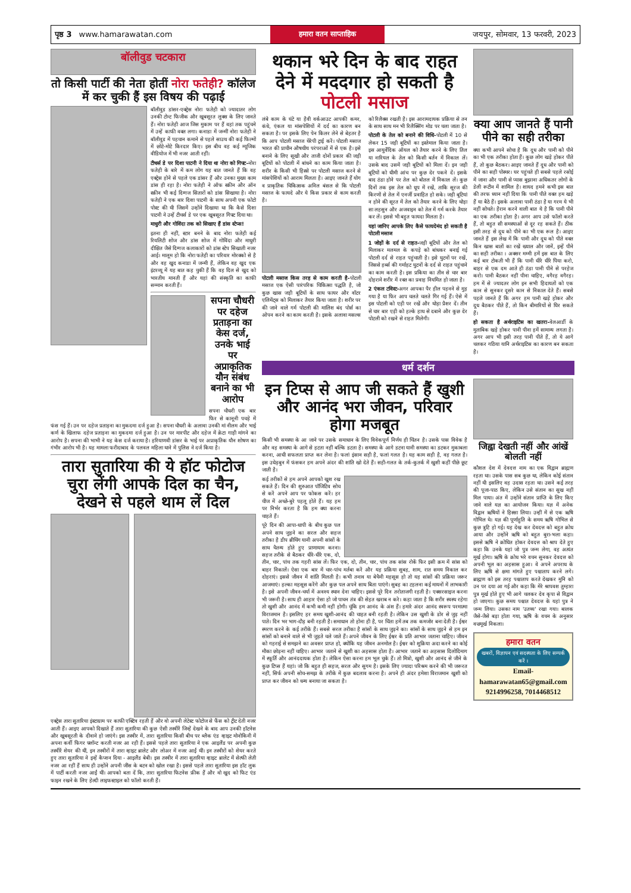पृष्ठ 3 www.hamarawatan.com
हमारा वतन साप्ताहिक
जयपुर, सोमवार, 13 फरवरी, 2023
बॉलीवुड चटकारा
तो किसी पार्टी की नेता होतीं नोरा फतेही? कॉलेज में कर चुकी हैं इस विषय की पढ़ाई
बॉलीवुड डांसर-एक्ट्रेस नोरा फतेही को ज्यादातर लोग उनकी टोन्ट फिजीक और खूबसूरत लुक्स के लिए जानते हैं। नोरा फतेही आज जिस मुकाम पर हैं वहां तक पहुंचने में उन्हें काफी वक्त लगा। कनाडा में जन्मीं नोरा फतेही ने बॉलीवुड में पहचान कमाने से पहले साउथ की कई फिल्मों में छोटे-मोटे किरदार किए। इस बीच वह कई म्यूजिक वीडियोज में भी नजर आती रहीं।
टीचर्स डे पर दिशा पाटनी ने दिया था नोरा को गिफ्ट-नोरा फतेही के बारे में कम लोग यह बात जानते हैं कि वह एक्ट्रेस होने से पहले एक डांसर हैं और उनका मुख्य काम डांस ही रहा है। नोरा फतेही ने ऑफ स्क्रीन और ऑन स्क्रीन भी कई दिग्गज सितारों को डांस सिखाया है। नोरा फतेही ने एक बार दिशा पाटनी के साथ अपनी एक फोटो पोस्ट की थी जिसमें उन्होंने दिखाया था कि कैसे दिशा पाटनी ने उन्हें टीचर्स डे पर एक खूबसूरत गिफ्ट दिया था।
माधुरी और गोविंदा तक को सिखाए हैं डांस स्टेप्स!
इतना ही नहीं, स्टार बनने के बाद नोरा फतेही कई रियलिटी शोज और डांस शोज में गोविंदा और माधुरी दीक्षित जैसे दिग्गज कलाकारों को डांस स्टेप सिखाती नजर आई। मालूम हो कि नोरा फतेही का परिवार मोरक्को से है और वह खुद कनाडा में जन्मी हैं, लेकिन वह खुद एक इंटरव्यू में यह बात कह चुकी हैं कि वह दिल से खुद को भारतीय मानती हैं और यहां की संस्कृति का काफी सम्मान करती हैं।
सपना चौधरी पर दहेज प्रताड़ना का केस दर्ज, उनके भाई पर अप्राकृतिक यौन संबंध बनाने का भी आरोप
सपना चौधरी एक बार फिर से कानूनी पचड़े में फंस गई हैं। उन पर दहेज प्रताड़ना का मुकदमा दर्ज हुआ है। सपना चौधरी के अलावा उनकी मां नीलम और भाई कर्ण के खिलाफ दहेज प्रताड़ना का मुकदमा दर्ज हुआ है। उन पर मारपीट और दहेज में क्रेटा गाड़ी मांगने का आरोप है। सपना की भाभी ने यह केस दर्ज कराया है। हरियाणवी डांसर के भाई पर अप्राकृतिक यौन शोषण का गंभीर आरोप भी है। यह मामला फरीदाबाद के पलवल महिला थाने में पुलिस ने दर्ज किया है।
तारा सुतारिया की ये हॉट फोटोज चुरा लेंगी आपके दिल का चैन, देखने से पहले थाम लें दिल
एक्ट्रेस तारा सुतारिया इंस्टाग्राम पर काफी एक्टिव रहती हैं और वो अपनी लेटेस्ट फोटोज से फैंस को ट्रीट देती नजर आती हैं। आइए आपको दिखाते हैं तारा सुतारिया की कुछ ऐसी तस्वीरें जिन्हें देखने के बाद आप उनकी हॉटनेस और खूबसूरती के दीवाने हो जाएंगे। इस तस्वीर में, तारा सुतारिया किसी बीच पर ब्लैक एंड व्हाइट मोनोकिनी में अपना कर्वी फिगर फ्लॉन्ट करती नजर आ रही हैं। इससे पहले तारा सुतारिया ने एक आइलैंड पर अपनी कुछ तस्वीरें शेयर की थीं, इन तस्वीरों में तारा व्हाइट ब्रालेट और लोअर में नजर आईं थीं। इन तस्वीरों को शेयर करते हुए तारा सुतारिया ने इन्हें कैप्शन दिया - आइलैंड बेबी। इस तस्वीर में तारा सुतारिया व्हाइट ब्रालेट में सेल्फी लेती नजर आ रहीं हैं साथ ही उन्होंने अपनी जींस के बटन को खोल रखा है। इससे पहले तारा सुतारिया इस हॉट लुक में पार्टी करती नजर आईं थीं। आपको बता दें कि, तारा सुतारिया फिटनेस फ्रीक हैं और वो खुद को फिट एंड फाइन रखने के लिए हेल्दी लाइफस्टाइल को फॉलो करती हैं।
थकान भरे दिन के बाद राहत देने में मददगार हो सकती है पोटली मसाज
लंबे काम के घंटे या हैवी वर्कआउट आपकी कमर, कंधे, एंकल या मांसपेशियों में दर्द का कारण बन सकता है। पर इसके लिए पेन किलर लेने से बेहतर है कि आप पोटली मसाज थेरेपी ट्राई करें। पोटली मसाज भारत की प्राचीन औषधीय परंपराओं में से एक है। इसे बनाने के लिए सूखी और ताजी दोनों प्रकार की जड़ी बूटियों को पोटली में बांधने का काम किया जाता है। शरीर के किसी भी हिस्से पर पोटली मसाज करने से मांसपेशियों को आराम मिलता है। आइए जानते हैं योग व प्राकृतिक चिकित्सक अनिल बंसल से कि पोटली मसाज के फायदे और ये किस प्रकार से काम करती है।
पोटली मसाज किस तरह से काम करती है-पोटली मसाज एक ऐसी पारंपरिक चिकित्सा पद्धति है, जो कुछ खास जड़ी बूटियों के साथ फायर और वॉटर एलिमेंट्स को मिलाकर तैयार किया जाता है। शरीर पर की जाने वाले गर्म पोटली की मालिश बंद पोर्स का ओपन करने का काम करती है। इसके अलावा मसल्स को रिलैक्स रखती है। इस आरामदायक प्रक्रिया से तन के साथ साथ मन भी रिलैक्सिंग मोड पर चला जाता है।
पोटली के तेल को बनाने की विधि-पोटली में 10 से लेकर 15 जड़ी बूटियों का इस्तेमाल किया जाता है। इस आयुर्वेदिक ऑयल को तैयार करने के लिए तिल या नारियल के तेल को किसी बर्तन में निकाल लें। उसके बाद उसमें जड़ी बूटियों को मिला दें। इन जड़ी बूटियों को धीमी आंच पर कुछ देर पकने दें। इसके बाद ठंडा होने पर तेल को बोतल में निकाल लें। कुछ दिनों तक इस तेल को धूप में रखें, ताकि सूरज की किरणों से तेल में एनर्जी प्रवाहित हो सके। जड़ी बूटियां न होने की सूरत में तेल को तैयार करने के लिए थोड़ा सा लहसुन और अजवाइन को तेल में गर्म करके तैयार कर लें। इससे भी बहुत फायदा मिलता है।
यहां जानिए आपके लिए कैसे फायदेमंद हो सकती है पोटली मसाज
1 जोड़ों के दर्द से राहत-जड़ी बूटियों और तेल को मिलाकर मलमल के कपड़े को बांधकर बनाई गई पोटली दर्द से राहत पहुंचाती है। इसे घुटनों पर रखें, जिससे हर्ब्स की गर्माहट घुटनों के दर्द से राहत पहुंचाने का काम करती है। इस प्रकिया का तीन से चार बार दोहराने शरीर में रक्त का प्रवाह नियमित हो जाता है।
2 एंकल टविस्ट-अगर आपका पैर हील पहनने से मुड़ गया है या फिर आप चलते चलते गिर गई हैं। ऐसे में इस पोटली को एड़ी पर रखें और थोड़ा प्रैशर दें। तीन से चार बार एड़ी को हल्के हाथ से दबाने और कुछ देर पोटली को रखने से राहत मिलेगी।
क्या आप जानते हैं पानी पीने का सही तरीका
क्या कभी आपने सोचा है कि दूध और पानी को पीने का भी एक तरीका होता हैं। कुछ लोग खड़े होकर पीते हैं, तो कुछ बैठकर। आइए जानते हैं दूध और पानी को पीने का सही पोस्चर। घर पहुंचते ही सबसे पहले रसोई में जाना और पानी से प्यास बुझाना अधिकतर लोगों के डेली रूटीन में शामिल है। शायद हमने कभी इस बात की तरफ ध्यान नहीं दिया कि पानी पीते वक्त हम खड़े हैं या बैठे हैं। इसके अलावा पानी ठंडा है या गरम ये भी नहीं सोचते। हैरान करने वाली बात ये है कि पानी पीने का एक तरीका होता है। अगर आप उसे फॉलो करते हैं, तो बहुत सी समस्याओं से दूर रह सकते हैं। ठीक इसी तरह से दूध को पीने का भी एक रूल है। आइए जानते हैं इस लेख में कि पानी और दूध को पीते वक्त किन खास बातों का रखें ख्याल और जानें, इन्हें पीने का सही तरीका । अक्सर मम्मी हमें इस बात के लिए कई बार टोकती भी हैं कि पानी धीरे धीरे पिया करो, बाहर से एक दम आते ही ठंडा पानी पीने से परहेज करो। पानी बैठकर नहीं पीना चाहिए, वगैरह वगैरह। हम में से ज्यादतर लोग इन सभी हिदायतों को एक कान से सुनकर दूसरे कान से निकाल देते हैं। सबसे पहले जानते हैं कि अगर हम पानी खड़े होकर और दूध बैठकर पीते हैं, तो किन बीमारियों से घिर सकते हैं।
हो सकता है अर्थराइटिस का खतरा-वेलआर्डी के मुताबिक खड़े होकर पानी पीना हमें सामान्य लगता है। अगर आप भी इसी तरह पानी पीते हैं, तो ये आगे चलकर गठिया यानि अर्थराइटिस का कारण बन सकता है।
धर्म दर्शन
इन टिप्स से आप जी सकते हैं खुशी और आनंद भरा जीवन, परिवार होगा मजबूत
किसी भी समस्या के आ जाने पर उसके समाधान के लिए विवेकपूर्ण निर्णय ही चिंतन है। उसके पास विवेक है और वह समस्या के आगे से हटता नहीं बल्कि डटता है। समस्या के आगे डटना यानी समस्या का डटकर मुकाबला करना, आधी सफलता प्राप्त कर लेना है। फलां इंसान सही है, फलां गलत है। यह काम सही है, वह गलत है। इस उधेड़बुन में फंसकर हम अपने अंदर की शांति खो देते हैं। सही-गलत के तर्क-कुतर्क में खुशी कहीं पीछे छूट जाती है।
कई तरीकों से हम अपने आपको खुश रख सकते हैं। दिन की शुरुआत पॉजिटिव सोच से करें अपने आप पर फोकस करें। हर चीज में अच्छे-बुरे पहलू होते हैं। यह हम पर निर्भर करता है कि हम क्या करना चाहते हैं।
पूरे दिन की आपा-धापी के बीच कुछ पल अपने साथ जुड़ने का सरल और सहज तरीका है डीप ब्रीथिंग यानी अपनी सांसों के साथ चैतन्य होते हुए प्राणायाम करना। सहज तरीके से बैठकर धीरे-धीरे एक, दो, तीन, चार, पांच तक गहरी सांस लें। फिर एक, दो, तीन, चार, पांच तक सांस रोकें फिर इसी क्रम में सांस को बाहर निकालें। ऐसा एक बार में चार-पांच मर्तबा करें और यह प्रक्रिया सुबह, शाम, रात समय निकाल कर दोहराएं। इससे जीवन में शांति मिलती है। कभी तनाव या बेचैनी महसूस हो तो यह सांसों की प्रक्रिया जरूर आजमाएं। हल्का महसूस करेंगे और कुछ पल अपने साथ बिता पाएंगे। सुबह का टहलना कई मायनों में लाभकारी है। इसे अपनी जीवन-चर्या में अवश्य स्थान देना चाहिए। इससे पूरे दिन तरोताजगी रहती है। एक्सरसाइज करना भी जरूरी है। साथ ही आहार ऐसा हो जो पाचन तंत्र की सेहत खराब न करे। कहा जाता है कि शरीर स्वस्थ रहेगा तो खुशी और आनंद में कभी कमी नहीं होगी। चूंकि हम आनंद के अंश हैं। हमारे अंदर आनंद स्वरूप परमात्मा विराजमान है। इसलिए हर समय खुशी-आनंद की चाहत बनी रहती है। लेकिन उस खुशी के डोर से जुड़ नहीं पाते। दिन भर भाग-दौड़ बनी रहती है। समाधान तो होना ही है, पर चिंता हमें तब तक कमजोर बना देती है। ईश्वर स्मरण करने के कई तरीके हैं। सबसे सरल तरीका है सांसों के साथ जुड़ने का। सांसों के साथ जुड़ने से हम इन सांसों को बनाने वाले से भी जुड़ते चले जाते हैं। अपने जीवन के लिए ईश्वर के प्रति आभार जताना चाहिए। जीवन को गहराई से समझने का अवसर प्राप्त हो, क्योंकि यह जीवन अनमोल है। ईश्वर को शुक्रिया अदा करने का कोई मौका छोड़ना नहीं चाहिए। आभार जताने से खुशी का अहसास होता है। आभार जताने का अहसास दिलोदिमाग में स्फूर्ति और आनंददायक होता है। लेकिन ऐसा करना हम भूल चुके हैं। तो मित्रो, खुशी और आनंद से जीने के कुछ टिप्स हैं यहां। जो कि बहुत ही सहज, सरल और सुगम है। इसके लिए ज्यादा परिश्रम करने की भी जरूरत नहीं, सिर्फ अपनी सोच-समझ के तरीके में कुछ बदलाव करना है। अपने ही अंदर हमेशा विराजमान खुशी को प्राप्त कर जीवन को धन्य बनाया जा सकता है।
जिह्वा देखती नहीं और आंखें बोलती नहीं
कौशल देश में देवदत्त नाम का एक विद्वान ब्राह्मण रहता था। उसके पास सब कुछ था, लेकिन कोई संतान नहीं थी इसलिए वह उदास रहता था। उसने कई तरह की पूजा-पाठ किए, लेकिन उसे संतान का सुख नहीं मिल पाया। अंत में उन्होंने संतान प्राप्ति के लिए किए जाने वाले यज्ञ का आयोजन किया। यज्ञ में अनेक विद्वान ऋषियों ने हिस्सा लिया। उन्हीं में से एक ऋषि गोभिल थे। यज्ञ की पूर्णाहुति के समय ऋषि गोभिल से कुछ त्रुटि हो गई। यह देख कर देवदत्त को बहुत क्रोध आया और उन्होंने ऋषि को बहुत बुरा-भला कहा। इससे ऋषि ने क्रोधित होकर देवदत्त को श्राप देते हुए कहा कि उनके यहां जो पुत्र जन्म लेगा, वह अत्यंत मूर्ख होगा। ऋषि के क्रोध भरे वचन सुनकर देवदत्त को अपनी भूल का अहसास हुआ। वे अपने अपराध के लिए ऋषि से क्षमा मांगते हुए पश्चाताप करने लगे। ब्राह्मण को इस तरह पश्चाताप करते देखकर मुनि को उन पर दया आ गई और कहा कि मेरे श्रापवश तुम्हारा पुत्र मूर्ख होते हुए भी आगे चलकर देव कृपा से विद्वान हो जाएगा। कुछ समय पश्चात देवदत्त के यहां पुत्र ने जन्म लिया। उसका नाम 'उतथ्य' रखा गया। बालक जैसे-जैसे बड़ा होता गया, ऋषि के वचन के अनुसार वज्रमूर्ख निकला।
हमारा वतन
खबरों, विज्ञापन एवं सदस्यता के लिए सम्पर्क करें ।
Email-
hamarawatan65@gmail.com
9214996258, 7014468512